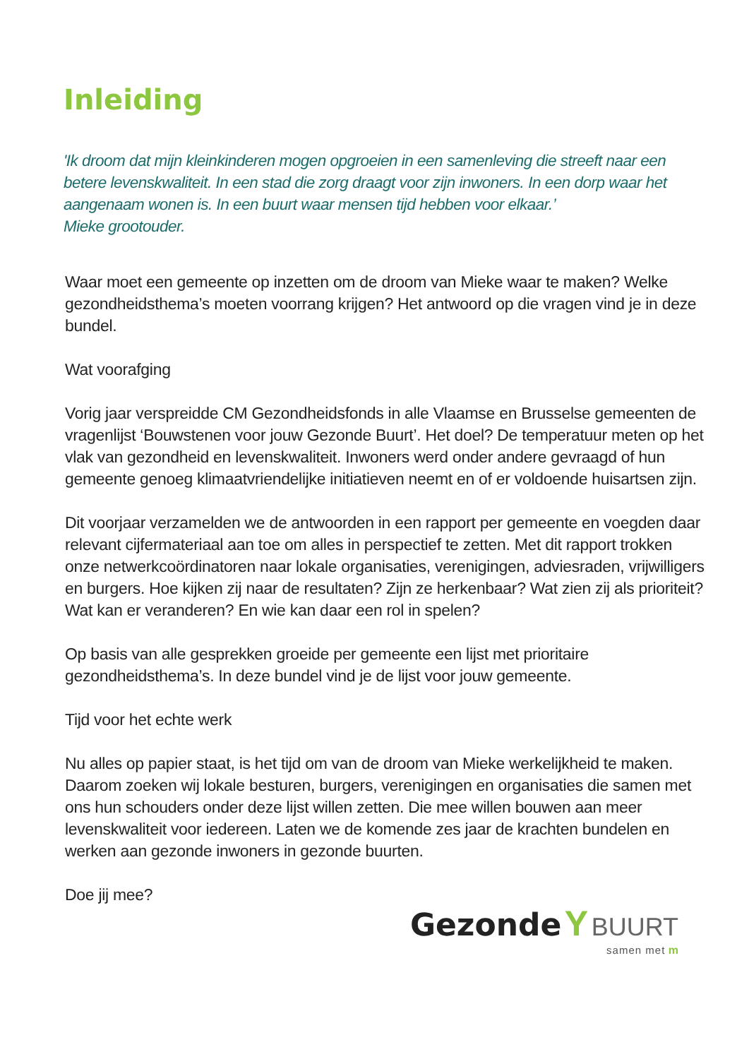Inleiding
'Ik droom dat mijn kleinkinderen mogen opgroeien in een samenleving die streeft naar een betere levenskwaliteit. In een stad die zorg draagt voor zijn inwoners. In een dorp waar het aangenaam wonen is. In een buurt waar mensen tijd hebben voor elkaar.’
Mieke grootouder.
Waar moet een gemeente op inzetten om de droom van Mieke waar te maken? Welke gezondheidsthema’s moeten voorrang krijgen? Het antwoord op die vragen vind je in deze bundel.
Wat voorafging
Vorig jaar verspreidde CM Gezondheidsfonds in alle Vlaamse en Brusselse gemeenten de vragenlijst ‘Bouwstenen voor jouw Gezonde Buurt’. Het doel? De temperatuur meten op het vlak van gezondheid en levenskwaliteit. Inwoners werd onder andere gevraagd of hun gemeente genoeg klimaatvriendelijke initiatieven neemt en of er voldoende huisartsen zijn.
Dit voorjaar verzamelden we de antwoorden in een rapport per gemeente en voegden daar relevant cijfermateriaal aan toe om alles in perspectief te zetten. Met dit rapport trokken onze netwerkcoördinatoren naar lokale organisaties, verenigingen, adviesraden, vrijwilligers en burgers. Hoe kijken zij naar de resultaten? Zijn ze herkenbaar? Wat zien zij als prioriteit? Wat kan er veranderen? En wie kan daar een rol in spelen?
Op basis van alle gesprekken groeide per gemeente een lijst met prioritaire gezondheidsthema’s. In deze bundel vind je de lijst voor jouw gemeente.
Tijd voor het echte werk
Nu alles op papier staat, is het tijd om van de droom van Mieke werkelijkheid te maken. Daarom zoeken wij lokale besturen, burgers, verenigingen en organisaties die samen met ons hun schouders onder deze lijst willen zetten. Die mee willen bouwen aan meer levenskwaliteit voor iedereen. Laten we de komende zes jaar de krachten bundelen en werken aan gezonde inwoners in gezonde buurten.
Doe jij mee?
Gezonde Y BUURT
samen met m